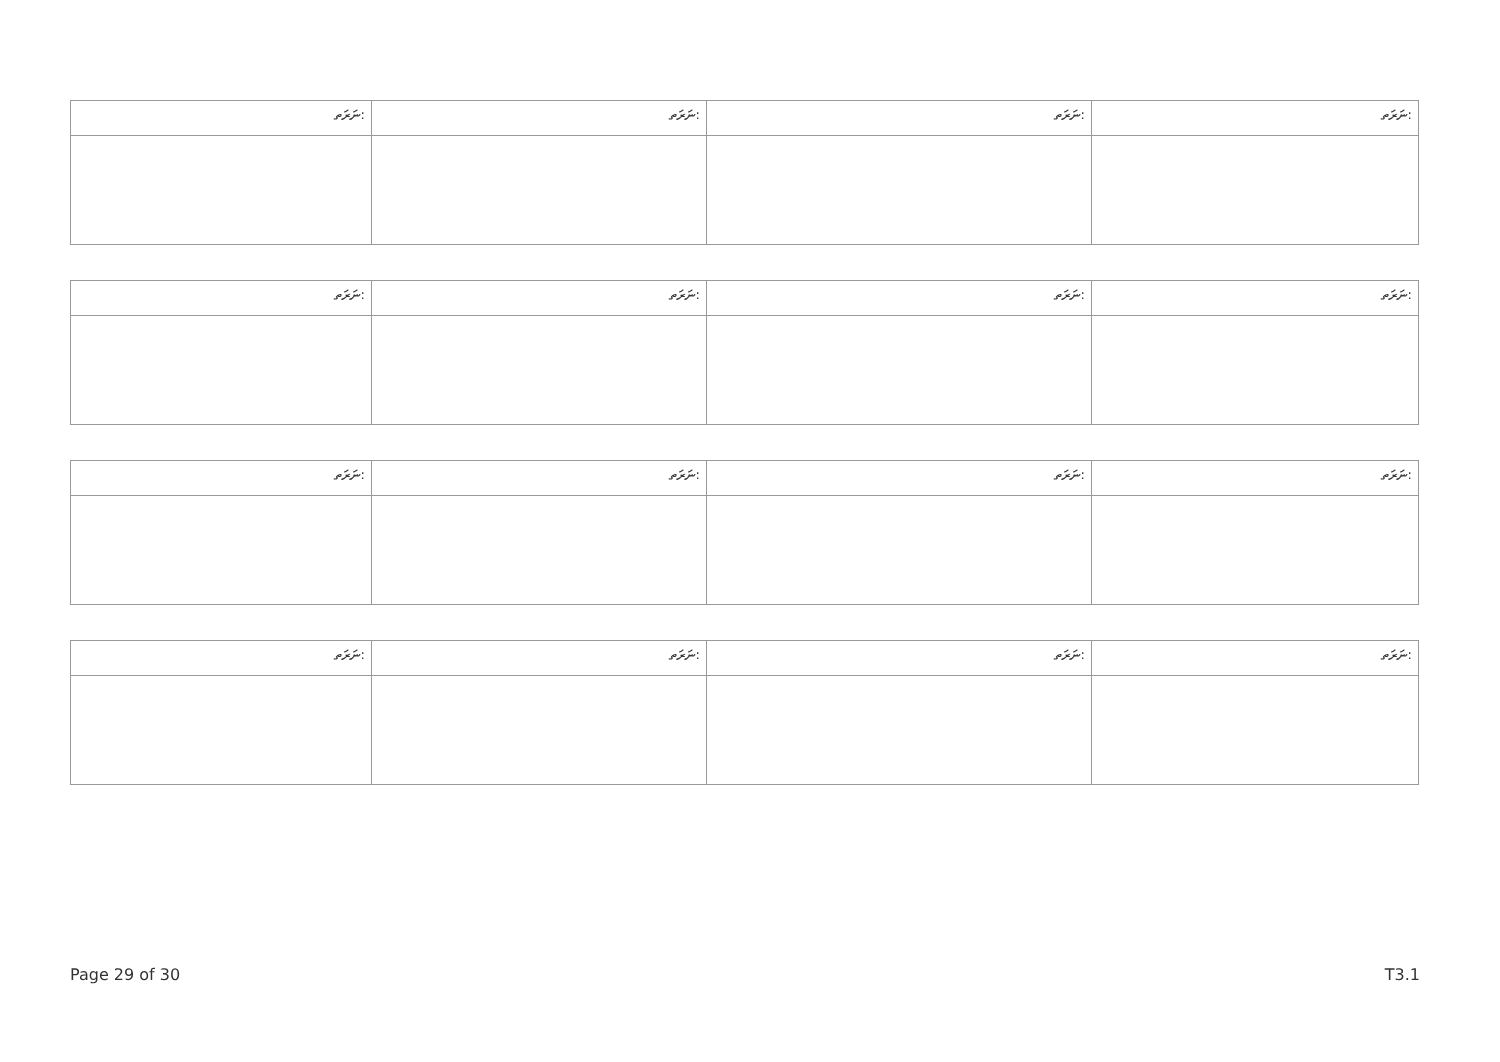| ނަރަތ: | ނަރަތ: | ނަރަތ: | ނަރަތ: |
| ނަރަތ: | ނަރަތ: | ނަރަތ: | ނަރަތ: |
| ނަރަތ: | ނަރަތ: | ނަރަތ: | ނަރަތ: |
| ނަރަތ: | ނަރަތ: | ނަރަތ: | ނަރަތ: |
Page 29 of 30 T3.1